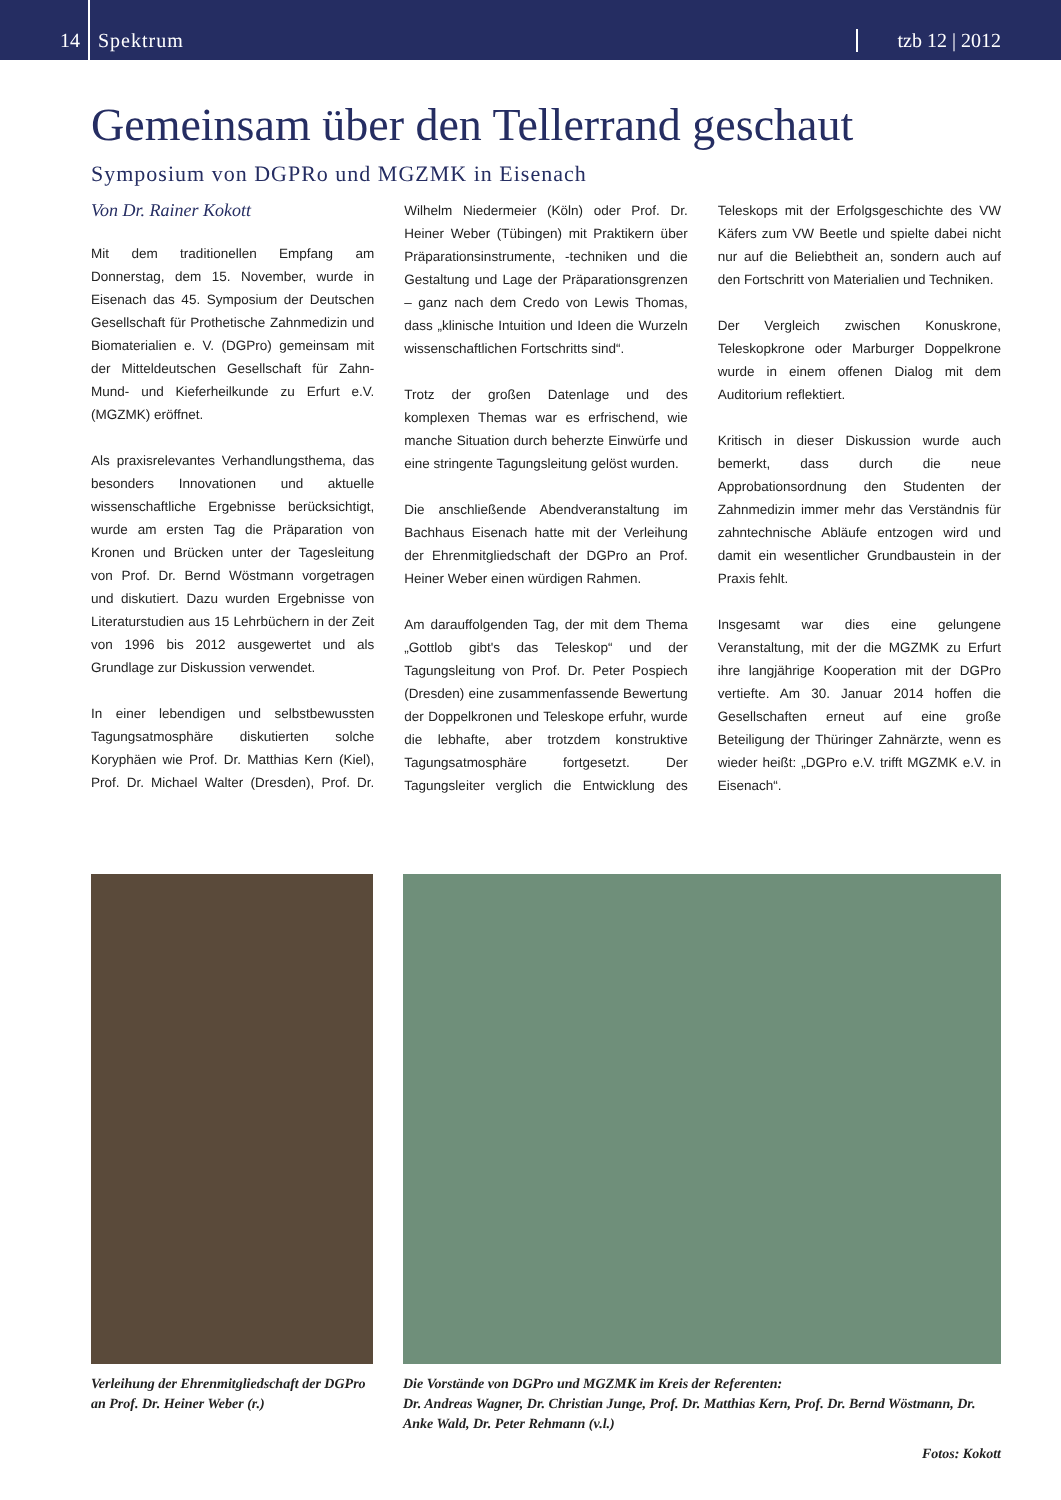14
Spektrum
tzb 12 | 2012
Gemeinsam über den Tellerrand geschaut
Symposium von DGPRo und MGZMK in Eisenach
Von Dr. Rainer Kokott
Mit dem traditionellen Empfang am Donnerstag, dem 15. November, wurde in Eisenach das 45. Symposium der Deutschen Gesellschaft für Prothetische Zahnmedizin und Biomaterialien e. V. (DGPro) gemeinsam mit der Mitteldeutschen Gesellschaft für Zahn- Mund- und Kieferheilkunde zu Erfurt e.V. (MGZMK) eröffnet.
Als praxisrelevantes Verhandlungsthema, das besonders Innovationen und aktuelle wissenschaftliche Ergebnisse berücksichtigt, wurde am ersten Tag die Präparation von Kronen und Brücken unter der Tagesleitung von Prof. Dr. Bernd Wöstmann vorgetragen und diskutiert. Dazu wurden Ergebnisse von Literaturstudien aus 15 Lehrbüchern in der Zeit von 1996 bis 2012 ausgewertet und als Grundlage zur Diskussion verwendet.
In einer lebendigen und selbstbewussten Tagungsatmosphäre diskutierten solche Koryphäen wie Prof. Dr. Matthias Kern (Kiel), Prof. Dr. Michael Walter (Dresden), Prof. Dr. Wilhelm Niedermeier (Köln) oder Prof. Dr. Heiner Weber (Tübingen) mit Praktikern über Präparationsinstrumente, -techniken und die Gestaltung und Lage der Präparationsgrenzen – ganz nach dem Credo von Lewis Thomas, dass „klinische Intuition und Ideen die Wurzeln wissenschaftlichen Fortschritts sind“.
Trotz der großen Datenlage und des komplexen Themas war es erfrischend, wie manche Situation durch beherzte Einwürfe und eine stringente Tagungsleitung gelöst wurden.
Die anschließende Abendveranstaltung im Bachhaus Eisenach hatte mit der Verleihung der Ehrenmitgliedschaft der DGPro an Prof. Heiner Weber einen würdigen Rahmen.
Am darauffolgenden Tag, der mit dem Thema „Gottlob gibt's das Teleskop“ und der Tagungsleitung von Prof. Dr. Peter Pospiech (Dresden) eine zusammenfassende Bewertung der Doppelkronen und Teleskope erfuhr, wurde die lebhafte, aber trotzdem konstruktive Tagungsatmosphäre fortgesetzt. Der Tagungsleiter verglich die Entwicklung des Teleskops mit der Erfolgsgeschichte des VW Käfers zum VW Beetle und spielte dabei nicht nur auf die Beliebtheit an, sondern auch auf den Fortschritt von Materialien und Techniken.
Der Vergleich zwischen Konuskrone, Teleskopkrone oder Marburger Doppelkrone wurde in einem offenen Dialog mit dem Auditorium reflektiert.
Kritisch in dieser Diskussion wurde auch bemerkt, dass durch die neue Approbationsordnung den Studenten der Zahnmedizin immer mehr das Verständnis für zahntechnische Abläufe entzogen wird und damit ein wesentlicher Grundbaustein in der Praxis fehlt.
Insgesamt war dies eine gelungene Veranstaltung, mit der die MGZMK zu Erfurt ihre langjährige Kooperation mit der DGPro vertiefte. Am 30. Januar 2014 hoffen die Gesellschaften erneut auf eine große Beteiligung der Thüringer Zahnärzte, wenn es wieder heißt: „DGPro e.V. trifft MGZMK e.V. in Eisenach“.
Verleihung der Ehrenmitgliedschaft der DGPro an Prof. Dr. Heiner Weber (r.)
Die Vorstände von DGPro und MGZMK im Kreis der Referenten:
Dr. Andreas Wagner, Dr. Christian Junge, Prof. Dr. Matthias Kern, Prof. Dr. Bernd Wöstmann, Dr. Anke Wald, Dr. Peter Rehmann (v.l.)
Fotos: Kokott